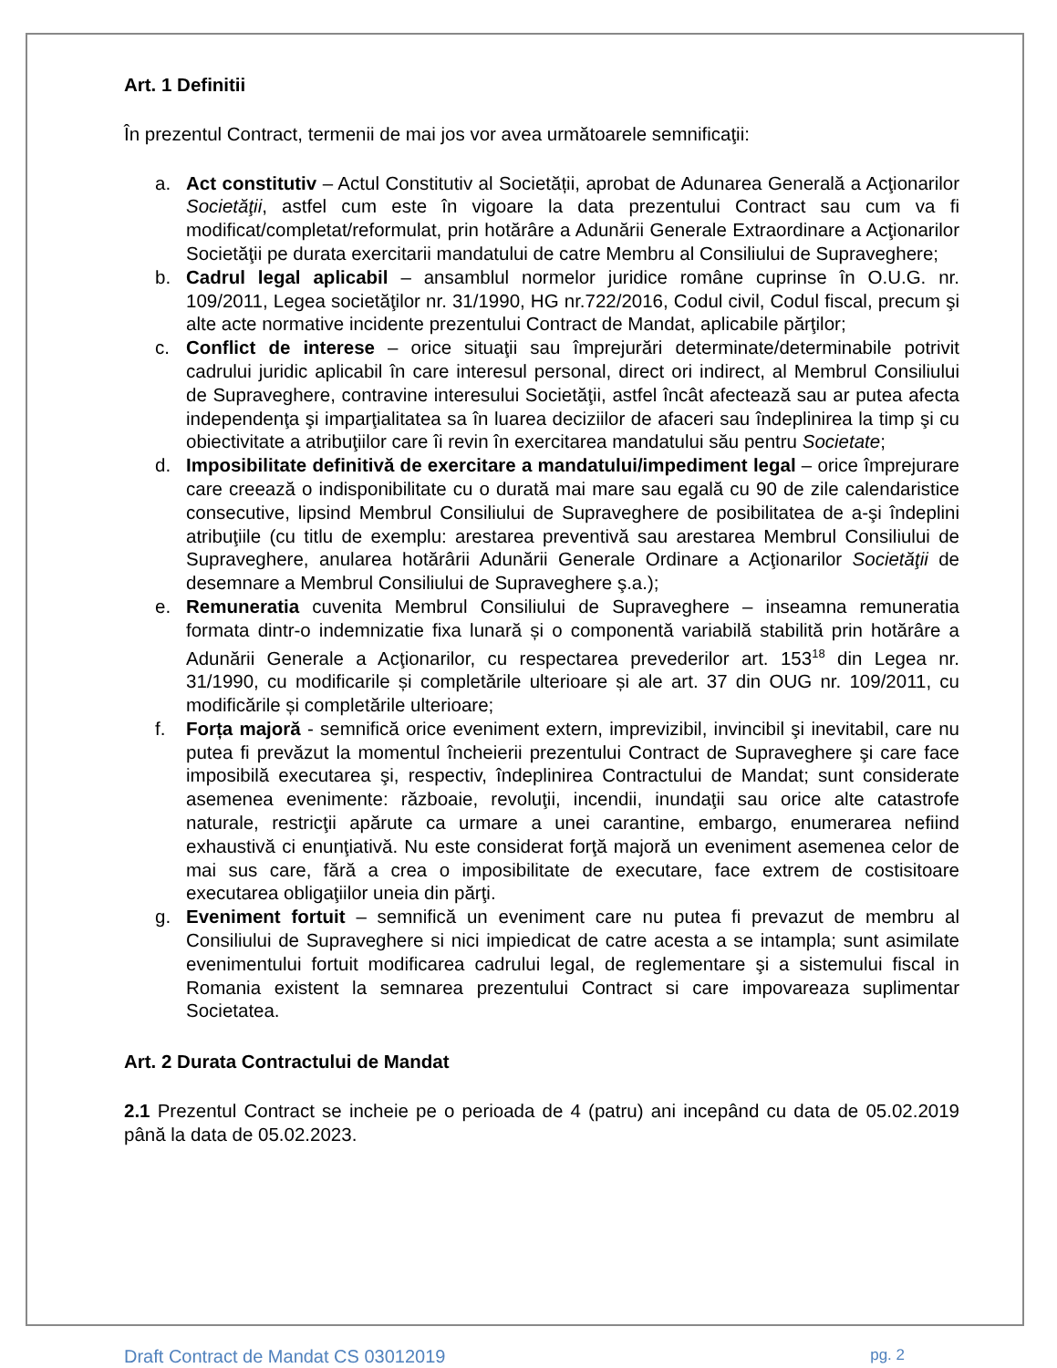Art. 1 Definitii
În prezentul Contract, termenii de mai jos vor avea următoarele semnificaţii:
a. Act constitutiv – Actul Constitutiv al Societății, aprobat de Adunarea Generală a Acţionarilor Societăţii, astfel cum este în vigoare la data prezentului Contract sau cum va fi modificat/completat/reformulat, prin hotărâre a Adunării Generale Extraordinare a Acţionarilor Societăţii pe durata exercitarii mandatului de catre Membru al Consiliului de Supraveghere;
b. Cadrul legal aplicabil – ansamblul normelor juridice române cuprinse în O.U.G. nr. 109/2011, Legea societăţilor nr. 31/1990, HG nr.722/2016, Codul civil, Codul fiscal, precum şi alte acte normative incidente prezentului Contract de Mandat, aplicabile părţilor;
c. Conflict de interese – orice situaţii sau împrejurări determinate/determinabile potrivit cadrului juridic aplicabil în care interesul personal, direct ori indirect, al Membrul Consiliului de Supraveghere, contravine interesului Societăţii, astfel încât afectează sau ar putea afecta independenţa şi imparţialitatea sa în luarea deciziilor de afaceri sau îndeplinirea la timp şi cu obiectivitate a atribuţiilor care îi revin în exercitarea mandatului său pentru Societate;
d. Imposibilitate definitivă de exercitare a mandatului/impediment legal – orice împrejurare care creează o indisponibilitate cu o durată mai mare sau egală cu 90 de zile calendaristice consecutive, lipsind Membrul Consiliului de Supraveghere de posibilitatea de a-şi îndeplini atribuţiile (cu titlu de exemplu: arestarea preventivă sau arestarea Membrul Consiliului de Supraveghere, anularea hotărârii Adunării Generale Ordinare a Acţionarilor Societăţii de desemnare a Membrul Consiliului de Supraveghere ş.a.);
e. Remuneratia cuvenita Membrul Consiliului de Supraveghere – inseamna remuneratia formata dintr-o indemnizatie fixa lunară și o componentă variabilă stabilită prin hotărâre a Adunării Generale a Acţionarilor, cu respectarea prevederilor art. 153<sup>18</sup> din Legea nr. 31/1990, cu modificarile și completările ulterioare și ale art. 37 din OUG nr. 109/2011, cu modificările și completările ulterioare;
f. Forța majoră - semnifică orice eveniment extern, imprevizibil, invincibil şi inevitabil, care nu putea fi prevăzut la momentul încheierii prezentului Contract de Supraveghere şi care face imposibilă executarea şi, respectiv, îndeplinirea Contractului de Mandat; sunt considerate asemenea evenimente: războaie, revoluţii, incendii, inundaţii sau orice alte catastrofe naturale, restricţii apărute ca urmare a unei carantine, embargo, enumerarea nefiind exhaustivă ci enunţiativă. Nu este considerat forţă majoră un eveniment asemenea celor de mai sus care, fără a crea o imposibilitate de executare, face extrem de costisitoare executarea obligaţiilor uneia din părţi.
g. Eveniment fortuit – semnifică un eveniment care nu putea fi prevazut de membru al Consiliului de Supraveghere si nici impiedicat de catre acesta a se intampla; sunt asimilate evenimentului fortuit modificarea cadrului legal, de reglementare şi a sistemului fiscal in Romania existent la semnarea prezentului Contract si care impovareaza suplimentar Societatea.
Art. 2 Durata Contractului de Mandat
2.1 Prezentul Contract se incheie pe o perioada de 4 (patru) ani incepând cu data de 05.02.2019 până la data de 05.02.2023.
Draft Contract de Mandat CS 03012019 pg. 2